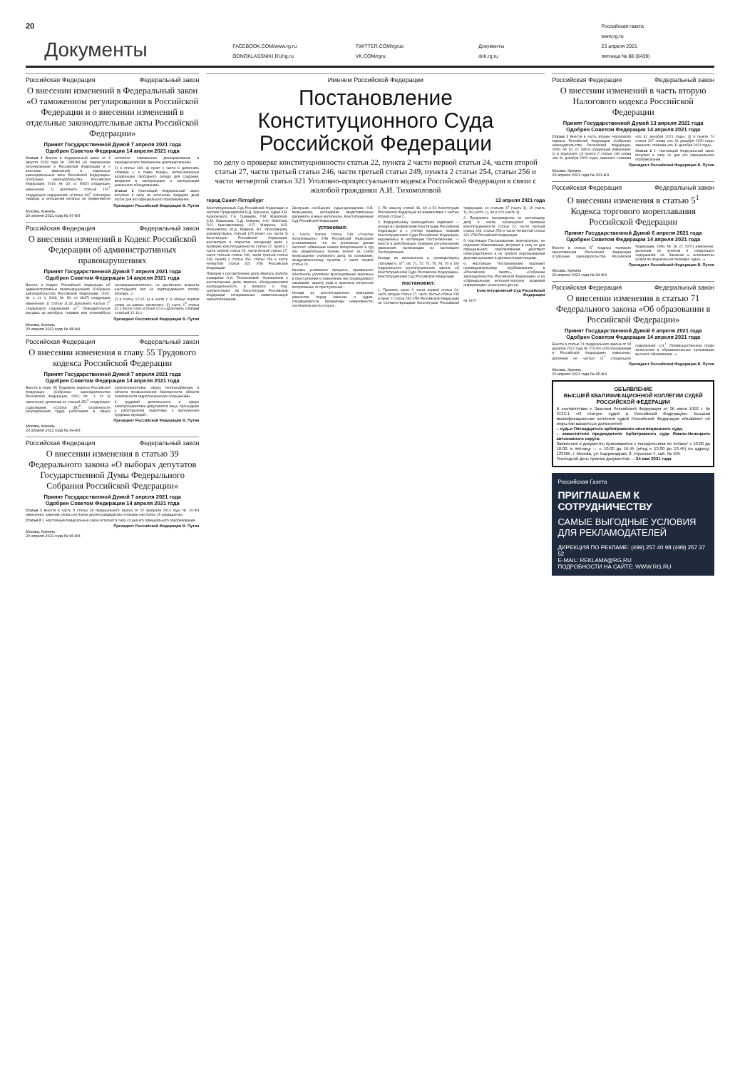20 Документы
FACEBOOK.COM/www.rg.ru
ODNOKLASSNIKI.RU/rg.ru
TWITTER.COM/rgrus
VK.COM/rgru
Документы
dok.rg.ru
Российская газета
www.rg.ru
23 апреля 2021
пятница № 88 (8439)
Российская Федерация Федеральный закон
О внесении изменений в Федеральный закон «О таможенном регулировании в Российской Федерации и о внесении изменений в отдельные законодательные акты Российской Федерации»
Принят Государственной Думой 7 апреля 2021 года
Одобрен Советом Федерации 14 апреля 2021 года
Статья 1 Внести в Федеральный закон от 3 августа 2018 года № 289-ФЗ «О таможенном регулировании в Российской Федерации и о внесении изменений в отдельные законодательные акты Российской Федерации» (Собрание законодательства Российской Федерации, 2018, № 32, ст. 5082) следующие изменения: 1) дополнить статьей 102<sup>1</sup> следующего содержания: «Статья 102<sup>1</sup>. Категории товаров, в отношении которых не применяются неполное таможенное декларирование и периодическое таможенное декларирование».
2) в статье 160: а) пункт 1 части 6 дополнить словами «, а также товары, использованные владельцем свободного склада для создания, введения в эксплуатацию и эксплуатации указанного оборудования».
Статья 2 Настоящий Федеральный закон вступает в силу по истечении тридцати дней после дня его официального опубликования.
Президент Российской Федерации В. Путин
Москва, Кремль
20 апреля 2021 года № 97-ФЗ
Российская Федерация Федеральный закон
О внесении изменений в Кодекс Российской Федерации об административных правонарушениях
Принят Государственной Думой 7 апреля 2021 года
Одобрен Советом Федерации 14 апреля 2021 года
Внести в Кодекс Российской Федерации об административных правонарушениях (Собрание законодательства Российской Федерации, 2002, № 1, ст. 1; 2003, № 50, ст. 4847) следующие изменения: 1) статью 11.33 дополнить частью 2<sup>1</sup> следующего содержания: «2<sup>1</sup>. Принудительная высадка из автобуса, трамвая или троллейбуса несовершеннолетнего, не достигшего возраста шестнадцати лет, не подтвердившего оплату проезда...»
2) в статье 12.10: а) в части 1: в абзаце первом слова «а равно» исключить; 3) часть 1<sup>3</sup> статьи 32.2 после слов «статья 12.9,» дополнить словами «статьей 12.10,».
Президент Российской Федерации В. Путин
Москва, Кремль
20 апреля 2021 года № 98-ФЗ
Российская Федерация Федеральный закон
О внесении изменения в главу 55 Трудового кодекса Российской Федерации
Принят Государственной Думой 7 апреля 2021 года
Одобрен Советом Федерации 14 апреля 2021 года
Внести в главу 55 Трудового кодекса Российской Федерации (Собрание законодательства Российской Федерации, 2002, № 1, ст. 3) изменение, дополнив ее статьей 351<sup>6</sup> следующего содержания: «Статья 351<sup>6</sup>. Особенности регулирования труда работников в сфере электроэнергетики, сфере теплоснабжения, в области промышленной безопасности, области безопасности гидротехнических сооружений».
К трудовой деятельности в сфере электроэнергетики допускаются лица, прошедшие у работодателя подготовку к выполнению трудовых функций...
Президент Российской Федерации В. Путин
Москва, Кремль
20 апреля 2021 года № 99-ФЗ
Российская Федерация Федеральный закон
О внесении изменения в статью 39 Федерального закона «О выборах депутатов Государственной Думы Федерального Собрания Российской Федерации»
Принят Государственной Думой 7 апреля 2021 года
Одобрен Советом Федерации 14 апреля 2021 года
Статья 1 Внести в часть 9 статьи 39 Федерального закона от 22 февраля 2014 года № 20-ФЗ изменение, заменив слова «не более десяти кандидатов» словами «не более 15 кандидатов».
Статья 2 1. Настоящий Федеральный закон вступает в силу со дня его официального опубликования.
Президент Российской Федерации В. Путин
Москва, Кремль
20 апреля 2021 года № 96-ФЗ
Именем Российской Федерации
Постановление Конституционного Суда Российской Федерации
по делу о проверке конституционности статьи 22, пункта 2 части первой статьи 24, части второй статьи 27, части третьей статьи 246, части третьей статьи 249, пункта 2 статьи 254, статьи 256 и части четвертой статьи 321 Уголовно-процессуального кодекса Российской Федерации в связи с жалобой гражданки А.И. Тихомоловой
город Санкт-Петербург 13 апреля 2021 года
Конституционный Суд Российской Федерации в составе Председателя В.Д. Зорькина, судей К.В. Арановского, Г.А. Гаджиева, Л.М. Жарковой, С.М. Казанцева, С.Д. Князева, А.Н. Кокотова, Л.О. Красавчиковой, С.П. Маврина, Н.В. Мельникова, Ю.Д. Рудкина, В.Г. Ярославцева, руководствуясь статьей 125 (пункт «а» части 4) Конституции Российской Федерации, рассмотрел в открытом заседании дело о проверке конституционности статьи 22, пункта 2 части первой статьи 24, части второй статьи 27, части третьей статьи 246, части третьей статьи 249, пункта 2 статьи 254, статьи 256 и части четвертой статьи 321 УПК Российской Федерации.
Поводом к рассмотрению дела явилась жалоба гражданки А.И. Тихомоловой. Основанием к рассмотрению дела явилась обнаружившаяся неопределенность в вопросе о том, соответствуют ли Конституции Российской Федерации оспариваемые заявительницей законоположения.
Заслушав сообщение судьи-докладчика Н.В. Мельникова, исследовав представленные документы и иные материалы, Конституционный Суд Российской Федерации
установил:
1. Часть третья статьи 249 «Участие потерпевшего» УПК Российской Федерации устанавливает, что по уголовным делам частного обвинения неявка потерпевшего в суд без уважительных причин влечет за собой прекращение уголовного дела по основанию, предусмотренному пунктом 2 части первой статьи 24.
Касаясь уголовного процесса, призванного обеспечить уголовное преследование виновных в преступлении и назначение им справедливого наказания, защиту прав и законных интересов потерпевших от преступлений...
Исходя из конституционных принципов равенства перед законом и судом, справедливости, презумпции невиновности, состязательности сторон...
2. По смыслу статей 46, 49 и 54 Конституции Российской Федерации во взаимосвязи с частью второй статьи 2...
3. Федеральному законодателю надлежит — исходя из предписаний Конституции Российской Федерации и с учетом правовых позиций Конституционного Суда Российской Федерации, выраженных в настоящем Постановлении, — внести в действующее правовое регулирование изменения, вытекающие из настоящего Постановления.
Исходя из изложенного и руководствуясь статьями 6, 47<sup>1</sup>, 68, 71, 72, 74, 75, 78, 79 и 100 Федерального конституционного закона «О Конституционном Суде Российской Федерации», Конституционный Суд Российской Федерации
постановил:
1. Признать пункт 2 части первой статьи 24, часть вторую статьи 27, часть третью статьи 249 и пункт 2 статьи 254 УПК Российской Федерации не соответствующими Конституции Российской Федерации, ее статьям 17 (часть 3), 19 (часть 1), 46 (часть 1), 49 и 123 (часть 3).
2. Прекратить производство по настоящему делу в части, касающейся проверки конституционности статьи 22, части третьей статьи 246, статьи 256 и части четвертой статьи 321 УПК Российской Федерации.
5. Настоящее Постановление окончательно, не подлежит обжалованию, вступает в силу со дня официального опубликования, действует непосредственно и не требует подтверждения другими органами и должностными лицами.
6. Настоящее Постановление подлежит незамедлительному опубликованию в «Российской газете», «Собрании законодательства Российской Федерации» и на «Официальном интернет-портале правовой информации» (www.pravo.gov.ru).
Конституционный Суд Российской Федерации
№ 13-П
Российская Федерация Федеральный закон
О внесении изменений в часть вторую Налогового кодекса Российской Федерации
Принят Государственной Думой 13 апреля 2021 года
Одобрен Советом Федерации 14 апреля 2021 года
Статья 1 Внести в часть вторую Налогового кодекса Российской Федерации (Собрание законодательства Российской Федерации, 2000, № 32, ст. 3340) следующие изменения: 1) в подпункте 13 пункта 2 статьи 146 слова «по 31 декабря 2020 года» заменить словами «по 31 декабря 2021 года»; 3) в пункте 74 статьи 217 слова «по 31 декабря 2020 года» заменить словами «по 31 декабря 2021 года».
Статья 2 1. Настоящий Федеральный закон вступает в силу со дня его официального опубликования.
Президент Российской Федерации В. Путин
Москва, Кремль
20 апреля 2021 года № 101-ФЗ
Российская Федерация Федеральный закон
О внесении изменения в статью 5<sup>1</sup> Кодекса торгового мореплавания Российской Федерации
Принят Государственной Думой 6 апреля 2021 года
Одобрен Советом Федерации 14 апреля 2021 года
Внести в статью 5<sup>1</sup> Кодекса торгового мореплавания Российской Федерации (Собрание законодательства Российской Федерации, 1999, № 18, ст. 2207) изменение, дополнив ее пунктом 6 следующего содержания: «6. Заказчик и исполнитель услуги по ледокольной проводке судна...»
Президент Российской Федерации В. Путин
Москва, Кремль
20 апреля 2021 года № 94-ФЗ
Российская Федерация Федеральный закон
О внесении изменения в статью 71 Федерального закона «Об образовании в Российской Федерации»
Принят Государственной Думой 6 апреля 2021 года
Одобрен Советом Федерации 14 апреля 2021 года
Внести в статью 71 Федерального закона от 29 декабря 2012 года № 273-ФЗ «Об образовании в Российской Федерации» изменение, дополнив ее частью 11<sup>1</sup> следующего содержания: «11<sup>1</sup>. Преимущественное право зачисления в образовательные организации высшего образования...»
Президент Российской Федерации В. Путин
Москва, Кремль
20 апреля 2021 года № 95-ФЗ
ОБЪЯВЛЕНИЕ
ВЫСШЕЙ КВАЛИФИКАЦИОННОЙ КОЛЛЕГИИ СУДЕЙ РОССИЙСКОЙ ФЕДЕРАЦИИ
В соответствии с Законом Российской Федерации от 26 июня 1992 г. № 3132-1 «О статусе судей в Российской Федерации» Высшая квалификационная коллегия судей Российской Федерации объявляет об открытии вакантных должностей:
– судьи Пятнадцатого арбитражного апелляционного суда;
– заместителя председателя Арбитражного суда Ямало-Ненецкого автономного округа.
Заявления и документы принимаются с понедельника по четверг с 10.00 до 18.00, в пятницу — с 10.00 до 16.45 (обед с 13.00 до 13.45) по адресу: 123995, г. Москва, ул. Баррикадная, 8, строение 4, каб. № 105.
Последний день приема документов — 24 мая 2021 года.
Российская Газета
ПРИГЛАШАЕМ К СОТРУДНИЧЕСТВУ
САМЫЕ ВЫГОДНЫЕ УСЛОВИЯ ДЛЯ РЕКЛАМОДАТЕЛЕЙ
ДИРЕКЦИЯ ПО РЕКЛАМЕ: (499) 257 40 98 (499) 257 37 52
E-MAIL: REKLAMA@RG.RU
ПОДРОБНОСТИ НА САЙТЕ: WWW.RG.RU